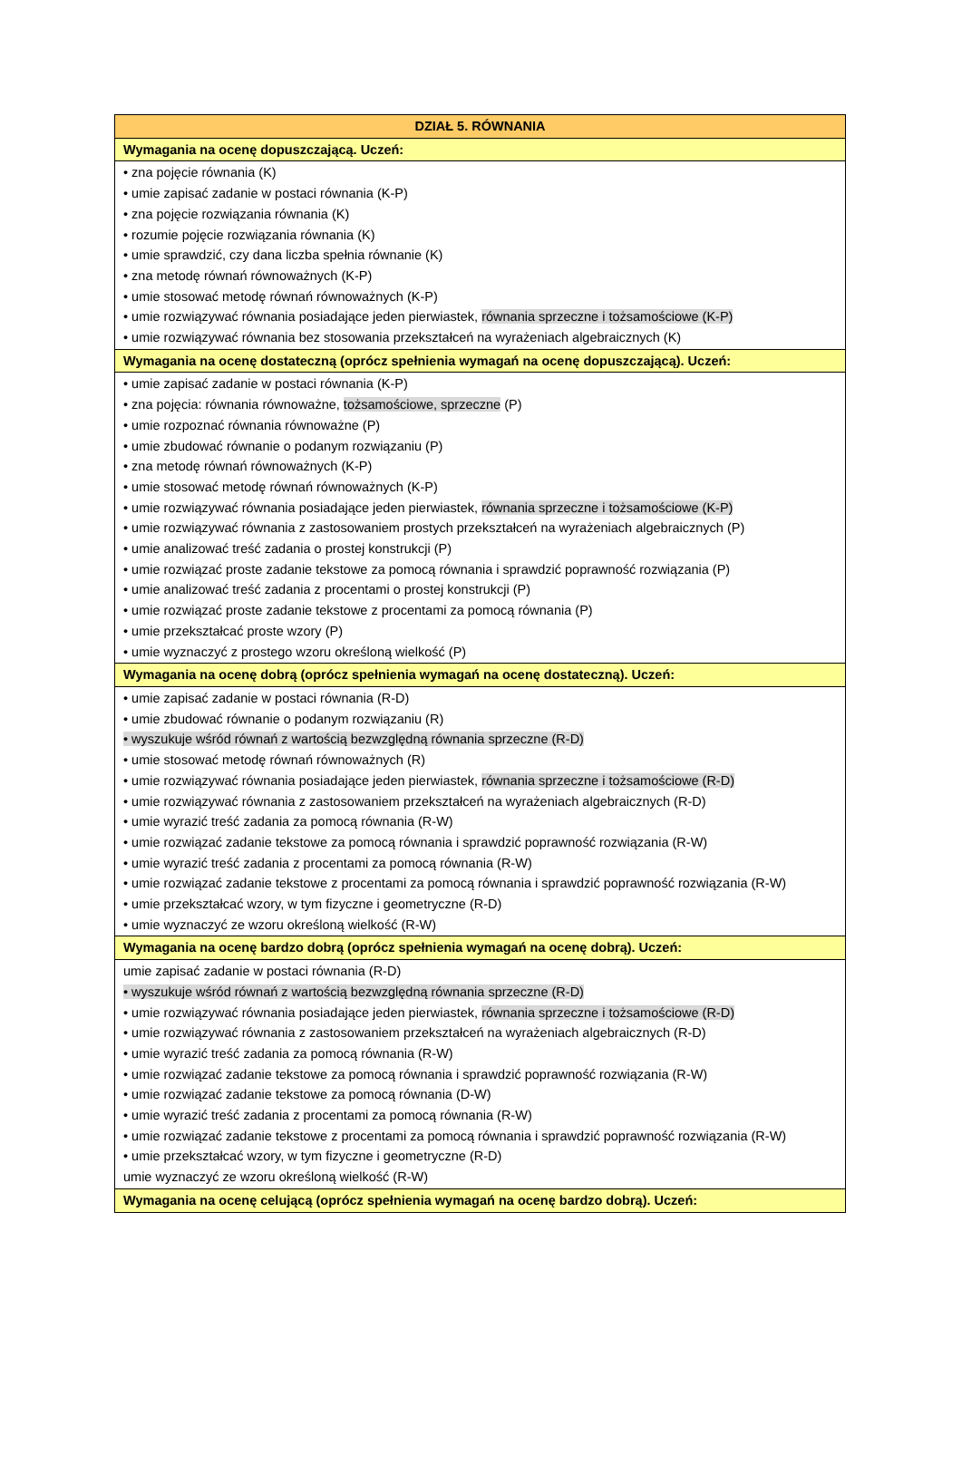| DZIAŁ 5. RÓWNANIA |
| Wymagania na ocenę dopuszczającą. Uczeń: |
| • zna pojęcie równania (K) • umie zapisać zadanie w postaci równania (K-P) • zna pojęcie rozwiązania równania (K) • rozumie pojęcie rozwiązania równania (K) • umie sprawdzić, czy dana liczba spełnia równanie (K) • zna metodę równań równoważnych (K-P) • umie stosować metodę równań równoważnych (K-P) • umie rozwiązywać równania posiadające jeden pierwiastek, równania sprzeczne i tożsamościowe (K-P) • umie rozwiązywać równania bez stosowania przekształceń na wyrażeniach algebraicznych (K) |
| Wymagania na ocenę dostateczną (oprócz spełnienia wymagań na ocenę dopuszczającą). Uczeń: |
| • umie zapisać zadanie w postaci równania (K-P) • zna pojęcia: równania równoważne, tożsamościowe, sprzeczne (P) • umie rozpoznać równania równoważne (P) • umie zbudować równanie o podanym rozwiązaniu (P) • zna metodę równań równoważnych (K-P) • umie stosować metodę równań równoważnych (K-P) • umie rozwiązywać równania posiadające jeden pierwiastek, równania sprzeczne i tożsamościowe (K-P) • umie rozwiązywać równania z zastosowaniem prostych przekształceń na wyrażeniach algebraicznych (P) • umie analizować treść zadania o prostej konstrukcji (P) • umie rozwiązać proste zadanie tekstowe za pomocą równania i sprawdzić poprawność rozwiązania (P) • umie analizować treść zadania z procentami o prostej konstrukcji (P) • umie rozwiązać proste zadanie tekstowe z procentami za pomocą równania (P) • umie przekształcać proste wzory (P) • umie wyznaczyć z prostego wzoru określoną wielkość (P) |
| Wymagania na ocenę dobrą (oprócz spełnienia wymagań na ocenę dostateczną). Uczeń: |
| • umie zapisać zadanie w postaci równania (R-D) • umie zbudować równanie o podanym rozwiązaniu (R) • wyszukuje wśród równań z wartością bezwzględną równania sprzeczne (R-D) • umie stosować metodę równań równoważnych (R) • umie rozwiązywać równania posiadające jeden pierwiastek, równania sprzeczne i tożsamościowe (R-D) • umie rozwiązywać równania z zastosowaniem przekształceń na wyrażeniach algebraicznych (R-D) • umie wyrazić treść zadania za pomocą równania (R-W) • umie rozwiązać zadanie tekstowe za pomocą równania i sprawdzić poprawność rozwiązania (R-W) • umie wyrazić treść zadania z procentami za pomocą równania (R-W) • umie rozwiązać zadanie tekstowe z procentami za pomocą równania i sprawdzić poprawność rozwiązania (R-W) • umie przekształcać wzory, w tym fizyczne i geometryczne (R-D) • umie wyznaczyć ze wzoru określoną wielkość (R-W) |
| Wymagania na ocenę bardzo dobrą (oprócz spełnienia wymagań na ocenę dobrą). Uczeń: |
| umie zapisać zadanie w postaci równania (R-D) • wyszukuje wśród równań z wartością bezwzględną równania sprzeczne (R-D) • umie rozwiązywać równania posiadające jeden pierwiastek, równania sprzeczne i tożsamościowe (R-D) • umie rozwiązywać równania z zastosowaniem przekształceń na wyrażeniach algebraicznych (R-D) • umie wyrazić treść zadania za pomocą równania (R-W) • umie rozwiązać zadanie tekstowe za pomocą równania i sprawdzić poprawność rozwiązania (R-W) • umie rozwiązać zadanie tekstowe za pomocą równania (D-W) • umie wyrazić treść zadania z procentami za pomocą równania (R-W) • umie rozwiązać zadanie tekstowe z procentami za pomocą równania i sprawdzić poprawność rozwiązania (R-W) • umie przekształcać wzory, w tym fizyczne i geometryczne (R-D) umie wyznaczyć ze wzoru określoną wielkość (R-W) |
| Wymagania na ocenę celującą (oprócz spełnienia wymagań na ocenę bardzo dobrą). Uczeń: |